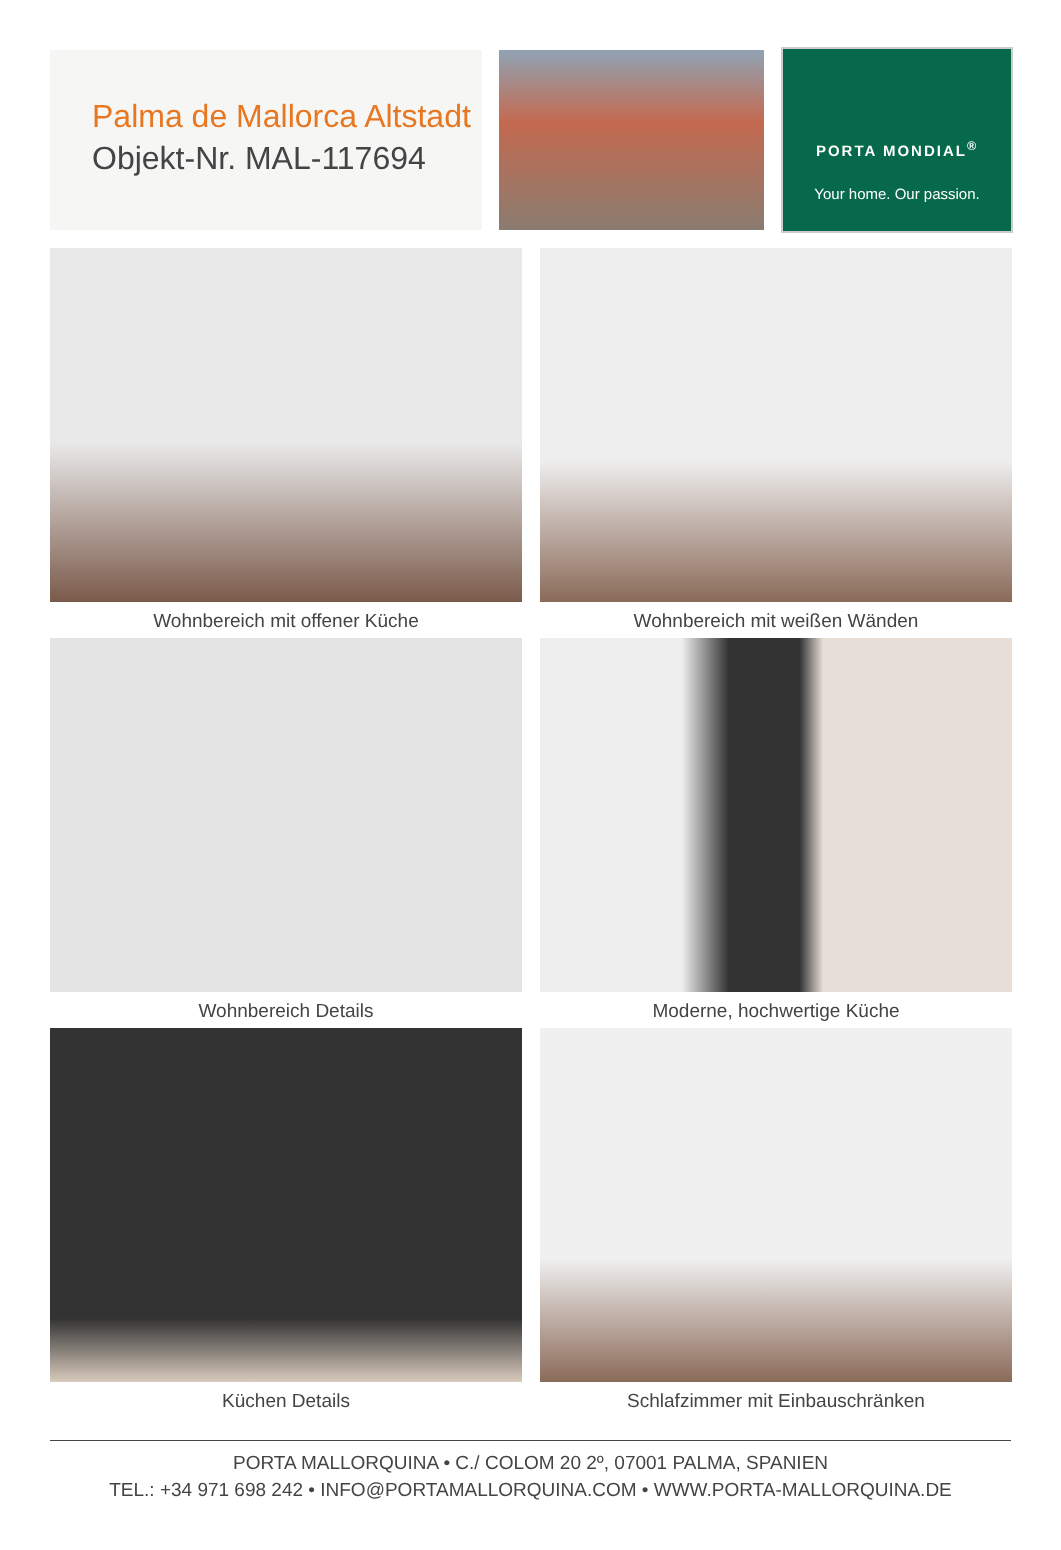Palma de Mallorca Altstadt
Objekt-Nr. MAL-117694
PORTA MONDIAL<sup>®</sup>
Your home. Our passion.
Wohnbereich mit offener Küche
Wohnbereich mit weißen Wänden
Wohnbereich Details
Moderne, hochwertige Küche
Küchen Details
Schlafzimmer mit Einbauschränken
PORTA MALLORQUINA • C./ COLOM 20 2º, 07001 PALMA, SPANIEN
TEL.: +34 971 698 242 • INFO@PORTAMALLORQUINA.COM • WWW.PORTA-MALLORQUINA.DE